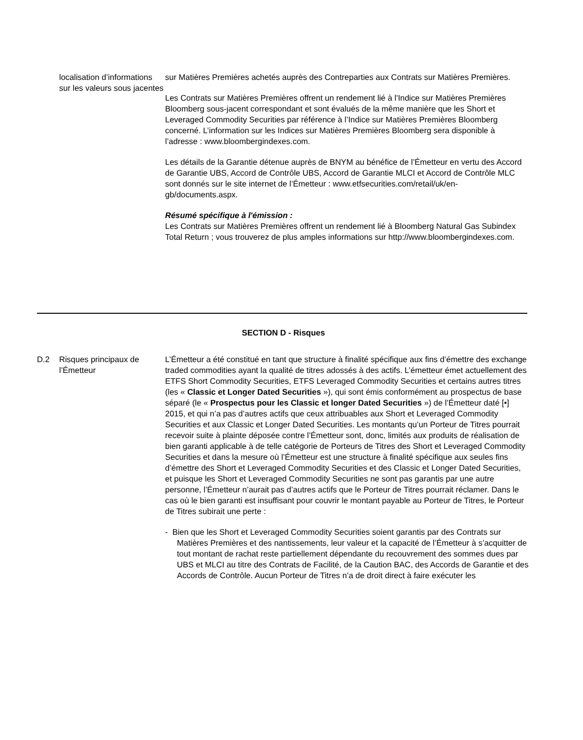| | localisation d’informations sur les valeurs sous jacentes | sur Matières Premières achetés auprès des Contreparties aux Contrats sur Matières Premières. Les Contrats sur Matières Premières offrent un rendement lié à l'Indice sur Matières Premières Bloomberg sous-jacent correspondant et sont évalués de la même manière que les Short et Leveraged Commodity Securities par référence à l’Indice sur Matières Premières Bloomberg concerné. L’information sur les Indices sur Matières Premières Bloomberg sera disponible à l’adresse : www.bloombergindexes.com. Les détails de la Garantie détenue auprès de BNYM au bénéfice de l’Émetteur en vertu des Accord de Garantie UBS, Accord de Contrôle UBS, Accord de Garantie MLCI et Accord de Contrôle MLC sont donnés sur le site internet de l’Émetteur : www.etfsecurities.com/retail/uk/en-gb/documents.aspx. Résumé spécifique à l'émission : Les Contrats sur Matières Premières offrent un rendement lié à Bloomberg Natural Gas Subindex Total Return ; vous trouverez de plus amples informations sur http://www.bloombergindexes.com. |
SECTION D - Risques
| D.2 | Risques principaux de l’Émetteur | L’Émetteur a été constitué en tant que structure à finalité spécifique aux fins d’émettre des exchange traded commodities ayant la qualité de titres adossés à des actifs. L’émetteur émet actuellement des ETFS Short Commodity Securities, ETFS Leveraged Commodity Securities et certains autres titres (les « Classic et Longer Dated Securities »), qui sont émis conformément au prospectus de base séparé (le « Prospectus pour les Classic et longer Dated Securities ») de l’Émetteur daté [•] 2015, et qui n’a pas d’autres actifs que ceux attribuables aux Short et Leveraged Commodity Securities et aux Classic et Longer Dated Securities. Les montants qu’un Porteur de Titres pourrait recevoir suite à plainte déposée contre l’Émetteur sont, donc, limités aux produits de réalisation de bien garanti applicable à de telle catégorie de Porteurs de Titres des Short et Leveraged Commodity Securities et dans la mesure où l’Émetteur est une structure à finalité spécifique aux seules fins d’émettre des Short et Leveraged Commodity Securities et des Classic et Longer Dated Securities, et puisque les Short et Leveraged Commodity Securities ne sont pas garantis par une autre personne, l’Émetteur n’aurait pas d’autres actifs que le Porteur de Titres pourrait réclamer. Dans le cas où le bien garanti est insuffisant pour couvrir le montant payable au Porteur de Titres, le Porteur de Titres subirait une perte : - Bien que les Short et Leveraged Commodity Securities soient garantis par des Contrats sur Matières Premières et des nantissements, leur valeur et la capacité de l’Émetteur à s’acquitter de tout montant de rachat reste partiellement dépendante du recouvrement des sommes dues par UBS et MLCI au titre des Contrats de Facilité, de la Caution BAC, des Accords de Garantie et des Accords de Contrôle. Aucun Porteur de Titres n’a de droit direct à faire exécuter les |